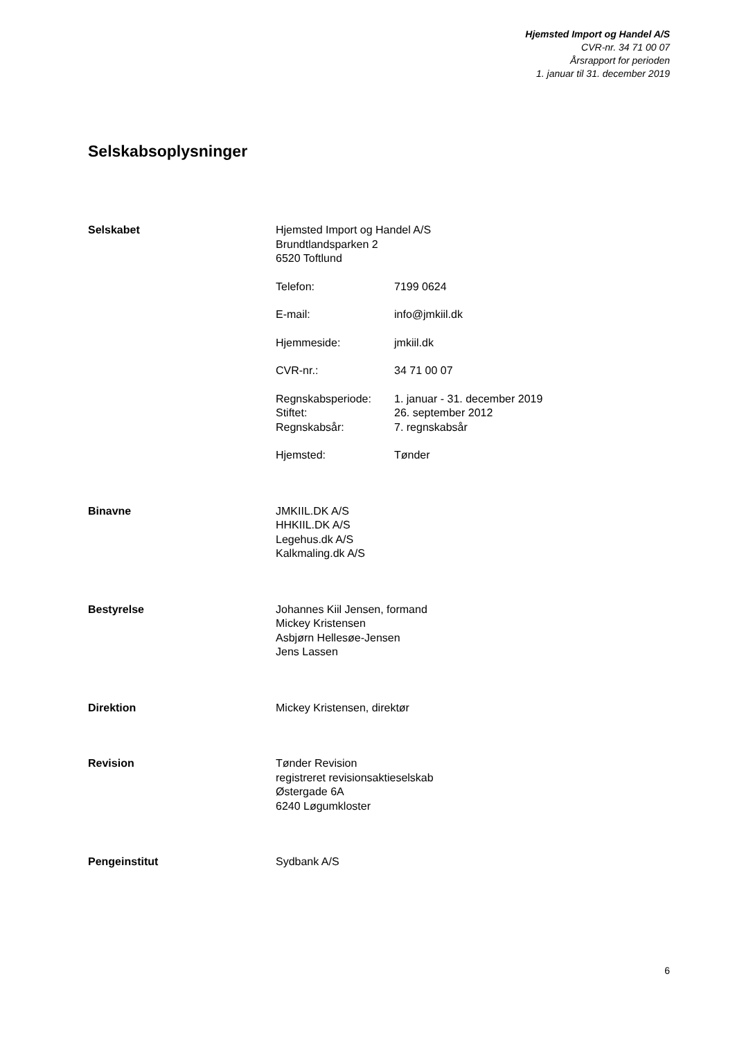Hjemsted Import og Handel A/S
CVR-nr. 34 71 00 07
Årsrapport for perioden
1. januar til 31. december 2019
Selskabsoplysninger
Selskabet Hjemsted Import og Handel A/S
Brundtlandsparken 2
6520 Toftlund
Telefon: 7199 0624
E-mail: info@jmkiil.dk
Hjemmeside: jmkiil.dk
CVR-nr.: 34 71 00 07
Regnskabsperiode: 1. januar - 31. december 2019
Stiftet: 26. september 2012
Regnskabsår: 7. regnskabsår
Hjemsted: Tønder
Binavne JMKIIL.DK A/S
HHKIIL.DK A/S
Legehus.dk A/S
Kalkmaling.dk A/S
Bestyrelse Johannes Kiil Jensen, formand
Mickey Kristensen
Asbjørn Hellesøe-Jensen
Jens Lassen
Direktion Mickey Kristensen, direktør
Revision Tønder Revision
registreret revisionsaktieselskab
Østergade 6A
6240 Løgumkloster
Pengeinstitut Sydbank A/S
6